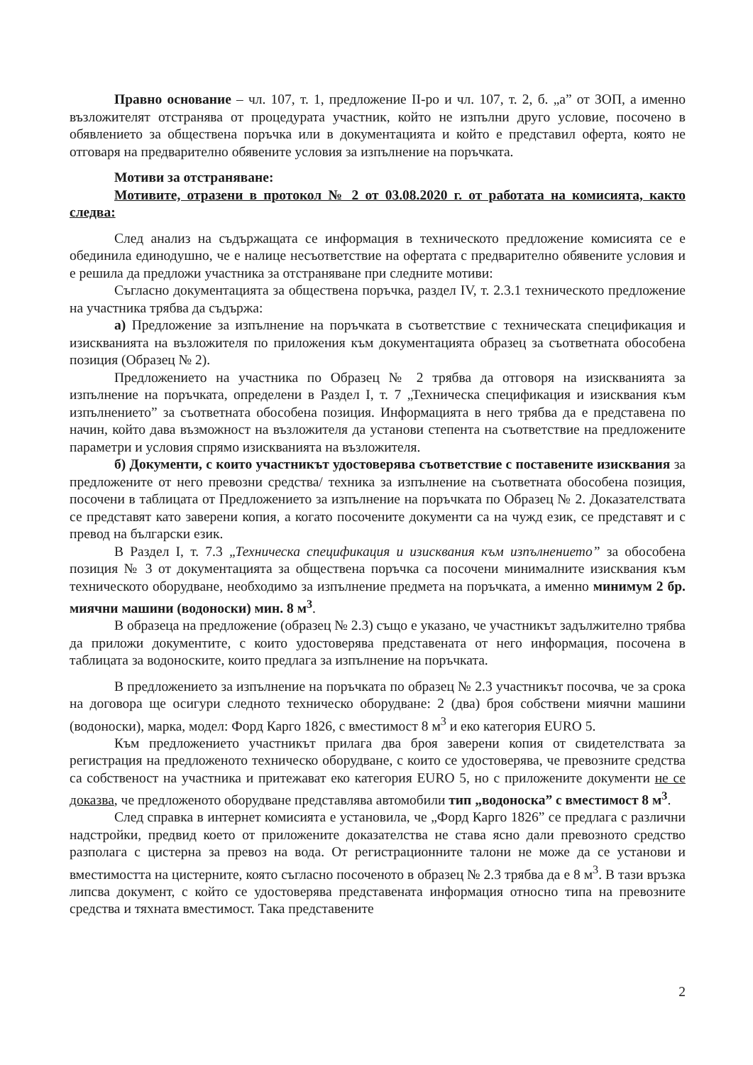Правно основание – чл. 107, т. 1, предложение II-ро и чл. 107, т. 2, б. „а” от ЗОП, а именно възложителят отстранява от процедурата участник, който не изпълни друго условие, посочено в обявлението за обществена поръчка или в документацията и който е представил оферта, която не отговаря на предварително обявените условия за изпълнение на поръчката.
Мотиви за отстраняване:
Мотивите, отразени в протокол № 2 от 03.08.2020 г. от работата на комисията, както следва:
След анализ на съдържащата се информация в техническото предложение комисията се е обединила единодушно, че е налице несъответствие на офертата с предварително обявените условия и е решила да предложи участника за отстраняване при следните мотиви:
Съгласно документацията за обществена поръчка, раздел IV, т. 2.3.1 техническото предложение на участника трябва да съдържа:
а) Предложение за изпълнение на поръчката в съответствие с техническата спецификация и изискванията на възложителя по приложения към документацията образец за съответната обособена позиция (Образец № 2).
Предложението на участника по Образец № 2 трябва да отговоря на изискванията за изпълнение на поръчката, определени в Раздел I, т. 7 „Техническа спецификация и изисквания към изпълнението” за съответната обособена позиция. Информацията в него трябва да е представена по начин, който дава възможност на възложителя да установи степента на съответствие на предложените параметри и условия спрямо изискванията на възложителя.
б) Документи, с които участникът удостоверява съответствие с поставените изисквания за предложените от него превозни средства/ техника за изпълнение на съответната обособена позиция, посочени в таблицата от Предложението за изпълнение на поръчката по Образец № 2. Доказателствата се представят като заверени копия, а когато посочените документи са на чужд език, се представят и с превод на български език.
В Раздел I, т. 7.3 „Техническа спецификация и изисквания към изпълнението” за обособена позиция № 3 от документацията за обществена поръчка са посочени минималните изисквания към техническото оборудване, необходимо за изпълнение предмета на поръчката, а именно минимум 2 бр. миячни машини (водоноски) мин. 8 м<sup>3</sup>.
В образеца на предложение (образец № 2.3) също е указано, че участникът задължително трябва да приложи документите, с които удостоверява представената от него информация, посочена в таблицата за водоноските, които предлага за изпълнение на поръчката.
В предложението за изпълнение на поръчката по образец № 2.3 участникът посочва, че за срока на договора ще осигури следното техническо оборудване: 2 (два) броя собствени миячни машини (водоноски), марка, модел: Форд Карго 1826, с вместимост 8 м<sup>3</sup> и еко категория EURO 5.
Към предложението участникът прилага два броя заверени копия от свидетелствата за регистрация на предложеното техническо оборудване, с които се удостоверява, че превозните средства са собственост на участника и притежават еко категория EURO 5, но с приложените документи не се доказва, че предложеното оборудване представлява автомобили тип „водоноска” с вместимост 8 м<sup>3</sup>.
След справка в интернет комисията е установила, че „Форд Карго 1826” се предлага с различни надстройки, предвид което от приложените доказателства не става ясно дали превозното средство разполага с цистерна за превоз на вода. От регистрационните талони не може да се установи и вместимостта на цистерните, която съгласно посоченото в образец № 2.3 трябва да е 8 м<sup>3</sup>. В тази връзка липсва документ, с който се удостоверява представената информация относно типа на превозните средства и тяхната вместимост. Така представените
2